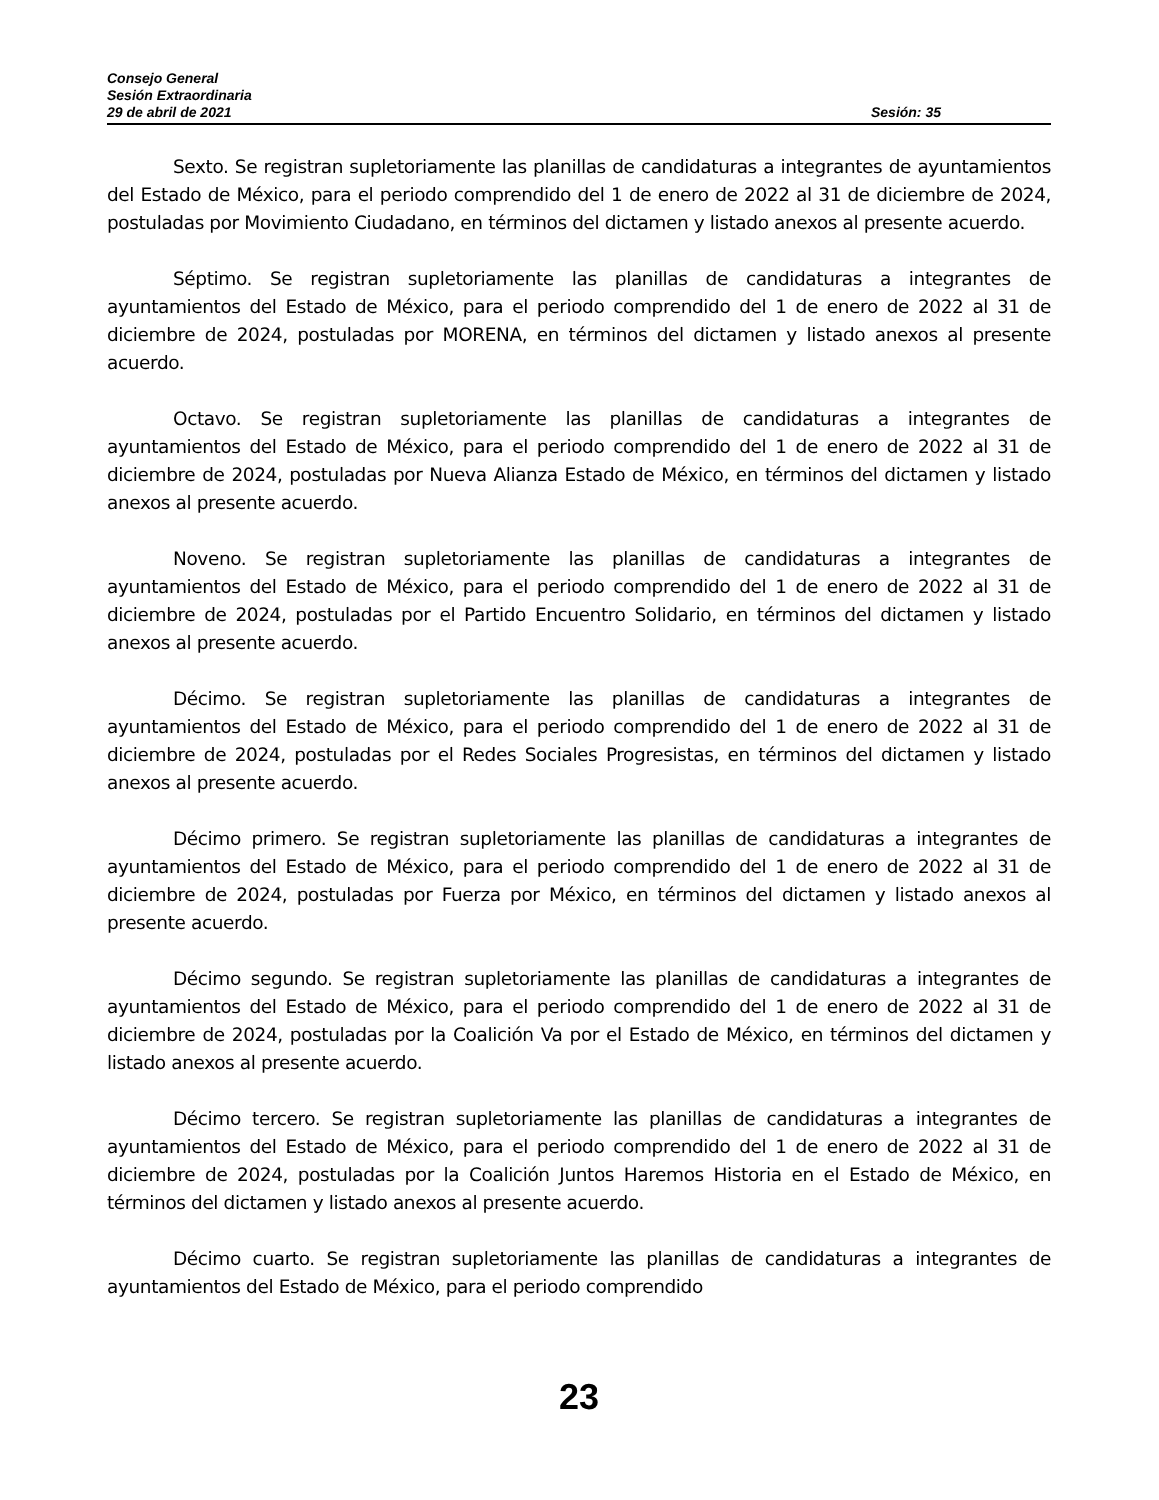Consejo General
Sesión Extraordinaria
29 de abril de 2021 Sesión: 35
Sexto. Se registran supletoriamente las planillas de candidaturas a integrantes de ayuntamientos del Estado de México, para el periodo comprendido del 1 de enero de 2022 al 31 de diciembre de 2024, postuladas por Movimiento Ciudadano, en términos del dictamen y listado anexos al presente acuerdo.
Séptimo. Se registran supletoriamente las planillas de candidaturas a integrantes de ayuntamientos del Estado de México, para el periodo comprendido del 1 de enero de 2022 al 31 de diciembre de 2024, postuladas por MORENA, en términos del dictamen y listado anexos al presente acuerdo.
Octavo. Se registran supletoriamente las planillas de candidaturas a integrantes de ayuntamientos del Estado de México, para el periodo comprendido del 1 de enero de 2022 al 31 de diciembre de 2024, postuladas por Nueva Alianza Estado de México, en términos del dictamen y listado anexos al presente acuerdo.
Noveno. Se registran supletoriamente las planillas de candidaturas a integrantes de ayuntamientos del Estado de México, para el periodo comprendido del 1 de enero de 2022 al 31 de diciembre de 2024, postuladas por el Partido Encuentro Solidario, en términos del dictamen y listado anexos al presente acuerdo.
Décimo. Se registran supletoriamente las planillas de candidaturas a integrantes de ayuntamientos del Estado de México, para el periodo comprendido del 1 de enero de 2022 al 31 de diciembre de 2024, postuladas por el Redes Sociales Progresistas, en términos del dictamen y listado anexos al presente acuerdo.
Décimo primero. Se registran supletoriamente las planillas de candidaturas a integrantes de ayuntamientos del Estado de México, para el periodo comprendido del 1 de enero de 2022 al 31 de diciembre de 2024, postuladas por Fuerza por México, en términos del dictamen y listado anexos al presente acuerdo.
Décimo segundo. Se registran supletoriamente las planillas de candidaturas a integrantes de ayuntamientos del Estado de México, para el periodo comprendido del 1 de enero de 2022 al 31 de diciembre de 2024, postuladas por la Coalición Va por el Estado de México, en términos del dictamen y listado anexos al presente acuerdo.
Décimo tercero. Se registran supletoriamente las planillas de candidaturas a integrantes de ayuntamientos del Estado de México, para el periodo comprendido del 1 de enero de 2022 al 31 de diciembre de 2024, postuladas por la Coalición Juntos Haremos Historia en el Estado de México, en términos del dictamen y listado anexos al presente acuerdo.
Décimo cuarto. Se registran supletoriamente las planillas de candidaturas a integrantes de ayuntamientos del Estado de México, para el periodo comprendido
23